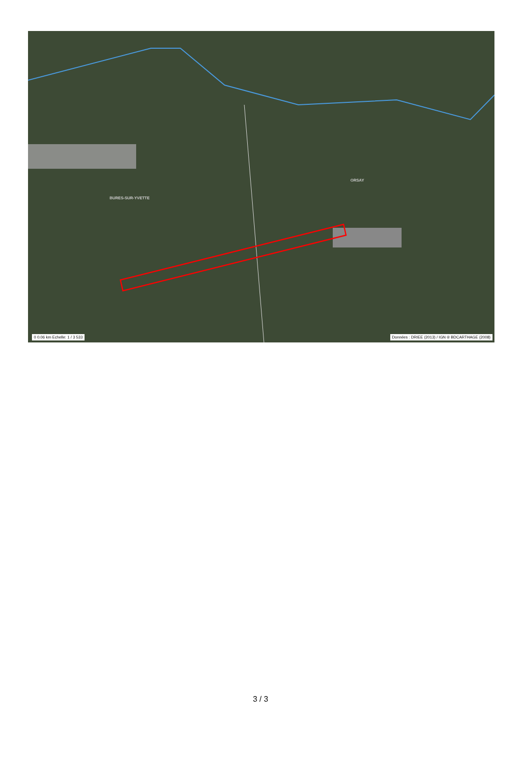BURES-SUR-YVETTE
ORSAY
0 0.06 km Echelle: 1 / 3 533
Données : DRIEE (2013) / IGN ® BDCARTHAGE (2008)
3 / 3